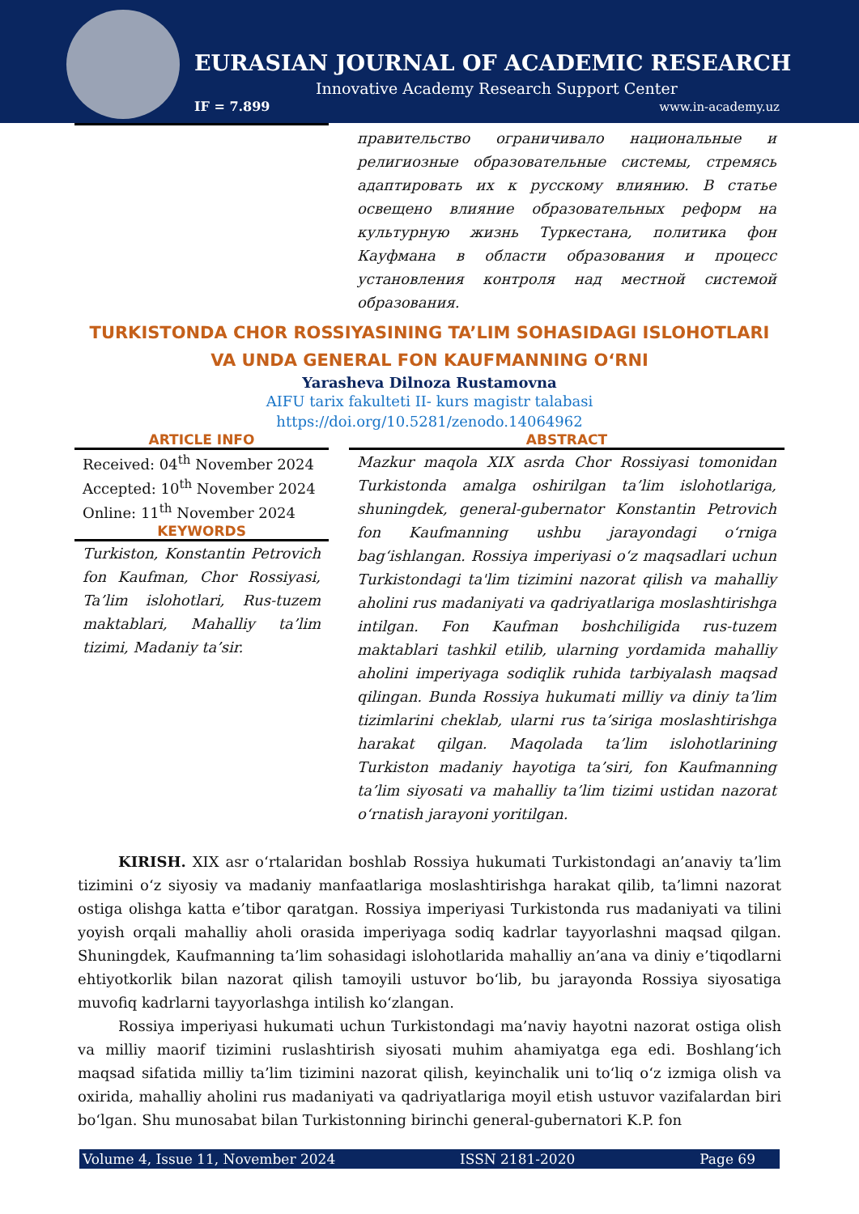EURASIAN JOURNAL OF ACADEMIC RESEARCH
Innovative Academy Research Support Center
IF = 7.899 www.in-academy.uz
правительство ограничивало национальные и религиозные образовательные системы, стремясь адаптировать их к русскому влиянию. В статье освещено влияние образовательных реформ на культурную жизнь Туркестана, политика фон Кауфмана в области образования и процесс установления контроля над местной системой образования.
TURKISTONDA CHOR ROSSIYASINING TA’LIM SOHASIDAGI ISLOHOTLARI
VA UNDA GENERAL FON KAUFMANNING O‘RNI
Yarasheva Dilnoza Rustamovna
AIFU tarix fakulteti II- kurs magistr talabasi
https://doi.org/10.5281/zenodo.14064962
ARTICLE INFO
Received: 04<sup>th</sup> November 2024
Accepted: 10<sup>th</sup> November 2024
Online: 11<sup>th</sup> November 2024
KEYWORDS
Turkiston, Konstantin Petrovich fon Kaufman, Chor Rossiyasi, Ta’lim islohotlari, Rus-tuzem maktablari, Mahalliy ta’lim tizimi, Madaniy ta’sir.
ABSTRACT
Mazkur maqola XIX asrda Chor Rossiyasi tomonidan Turkistonda amalga oshirilgan ta’lim islohotlariga, shuningdek, general-gubernator Konstantin Petrovich fon Kaufmanning ushbu jarayondagi o‘rniga bag‘ishlangan. Rossiya imperiyasi o‘z maqsadlari uchun Turkistondagi ta'lim tizimini nazorat qilish va mahalliy aholini rus madaniyati va qadriyatlariga moslashtirishga intilgan. Fon Kaufman boshchiligida rus-tuzem maktablari tashkil etilib, ularning yordamida mahalliy aholini imperiyaga sodiqlik ruhida tarbiyalash maqsad qilingan. Bunda Rossiya hukumati milliy va diniy ta’lim tizimlarini cheklab, ularni rus ta’siriga moslashtirishga harakat qilgan. Maqolada ta’lim islohotlarining Turkiston madaniy hayotiga ta’siri, fon Kaufmanning ta’lim siyosati va mahalliy ta’lim tizimi ustidan nazorat o‘rnatish jarayoni yoritilgan.
KIRISH. XIX asr o‘rtalaridan boshlab Rossiya hukumati Turkistondagi an’anaviy ta’lim tizimini o‘z siyosiy va madaniy manfaatlariga moslashtirishga harakat qilib, ta’limni nazorat ostiga olishga katta e’tibor qaratgan. Rossiya imperiyasi Turkistonda rus madaniyati va tilini yoyish orqali mahalliy aholi orasida imperiyaga sodiq kadrlar tayyorlashni maqsad qilgan. Shuningdek, Kaufmanning ta’lim sohasidagi islohotlarida mahalliy an’ana va diniy e’tiqodlarni ehtiyotkorlik bilan nazorat qilish tamoyili ustuvor bo‘lib, bu jarayonda Rossiya siyosatiga muvofiq kadrlarni tayyorlashga intilish ko‘zlangan.
Rossiya imperiyasi hukumati uchun Turkistondagi ma’naviy hayotni nazorat ostiga olish va milliy maorif tizimini ruslashtirish siyosati muhim ahamiyatga ega edi. Boshlang‘ich maqsad sifatida milliy ta’lim tizimini nazorat qilish, keyinchalik uni to‘liq o‘z izmiga olish va oxirida, mahalliy aholini rus madaniyati va qadriyatlariga moyil etish ustuvor vazifalardan biri bo‘lgan. Shu munosabat bilan Turkistonning birinchi general-gubernatori K.P. fon
Volume 4, Issue 11, November 2024 ISSN 2181-2020 Page 69